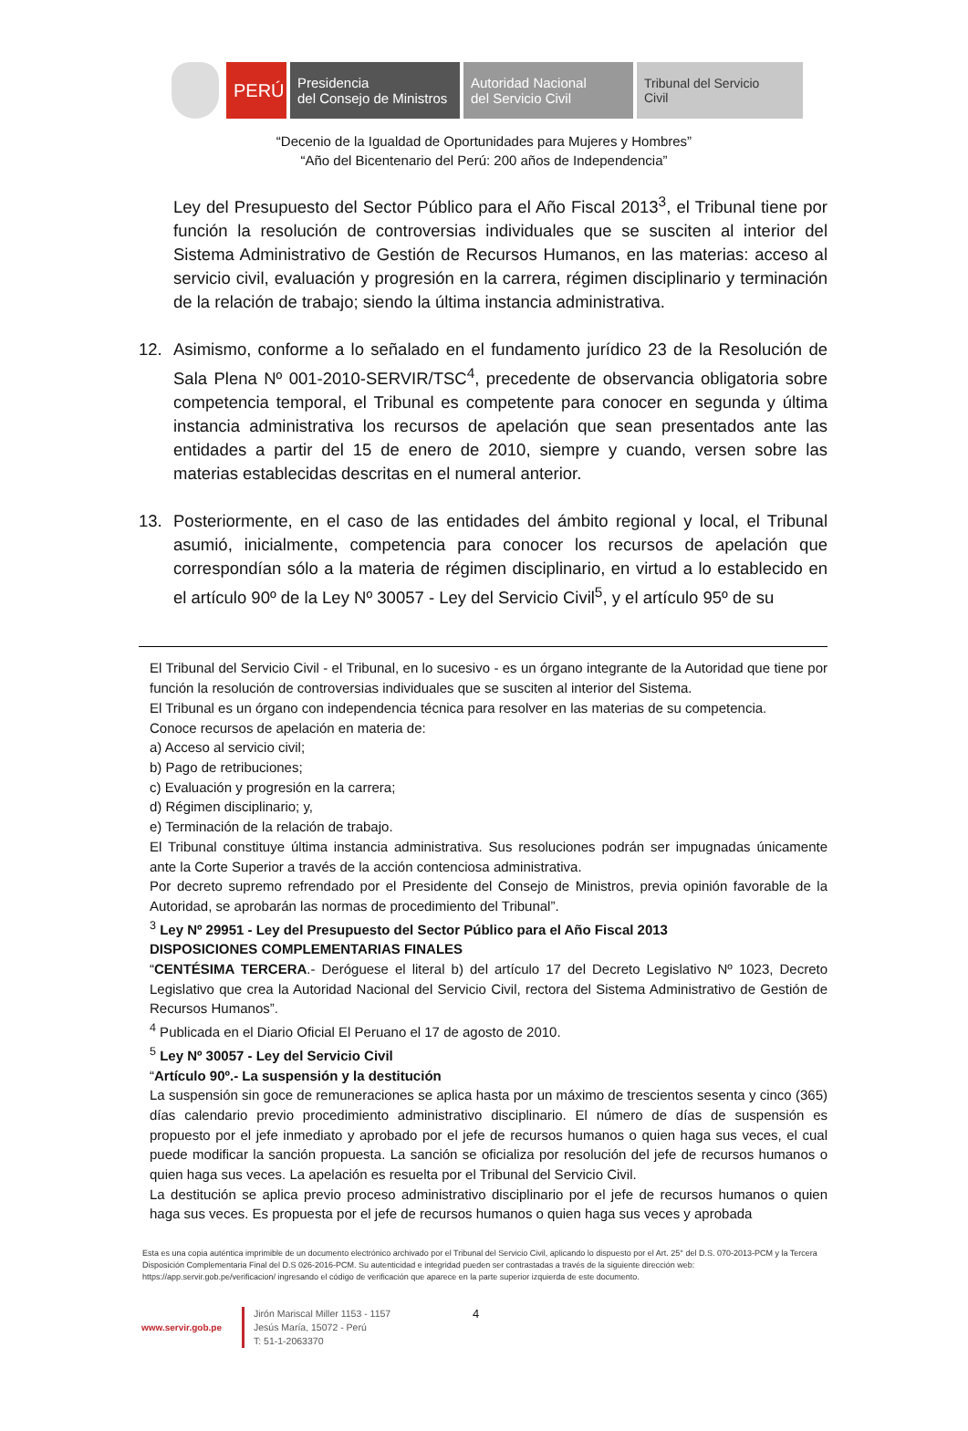PERÚ
Presidencia
del Consejo de Ministros
Autoridad Nacional
del Servicio Civil
Tribunal del Servicio
Civil
“Decenio de la Igualdad de Oportunidades para Mujeres y Hombres”
“Año del Bicentenario del Perú: 200 años de Independencia”
Ley del Presupuesto del Sector Público para el Año Fiscal 2013<sup>3</sup>, el Tribunal tiene por función la resolución de controversias individuales que se susciten al interior del Sistema Administrativo de Gestión de Recursos Humanos, en las materias: acceso al servicio civil, evaluación y progresión en la carrera, régimen disciplinario y terminación de la relación de trabajo; siendo la última instancia administrativa.
12. Asimismo, conforme a lo señalado en el fundamento jurídico 23 de la Resolución de Sala Plena Nº 001-2010-SERVIR/TSC<sup>4</sup>, precedente de observancia obligatoria sobre competencia temporal, el Tribunal es competente para conocer en segunda y última instancia administrativa los recursos de apelación que sean presentados ante las entidades a partir del 15 de enero de 2010, siempre y cuando, versen sobre las materias establecidas descritas en el numeral anterior.
13. Posteriormente, en el caso de las entidades del ámbito regional y local, el Tribunal asumió, inicialmente, competencia para conocer los recursos de apelación que correspondían sólo a la materia de régimen disciplinario, en virtud a lo establecido en el artículo 90º de la Ley Nº 30057 - Ley del Servicio Civil<sup>5</sup>, y el artículo 95º de su
El Tribunal del Servicio Civil - el Tribunal, en lo sucesivo - es un órgano integrante de la Autoridad que tiene por función la resolución de controversias individuales que se susciten al interior del Sistema.
El Tribunal es un órgano con independencia técnica para resolver en las materias de su competencia.
Conoce recursos de apelación en materia de:
a) Acceso al servicio civil;
b) Pago de retribuciones;
c) Evaluación y progresión en la carrera;
d) Régimen disciplinario; y,
e) Terminación de la relación de trabajo.
El Tribunal constituye última instancia administrativa. Sus resoluciones podrán ser impugnadas únicamente ante la Corte Superior a través de la acción contenciosa administrativa.
Por decreto supremo refrendado por el Presidente del Consejo de Ministros, previa opinión favorable de la Autoridad, se aprobarán las normas de procedimiento del Tribunal”.
<sup>3</sup> Ley Nº 29951 - Ley del Presupuesto del Sector Público para el Año Fiscal 2013
DISPOSICIONES COMPLEMENTARIAS FINALES
“CENTÉSIMA TERCERA.- Deróguese el literal b) del artículo 17 del Decreto Legislativo Nº 1023, Decreto Legislativo que crea la Autoridad Nacional del Servicio Civil, rectora del Sistema Administrativo de Gestión de Recursos Humanos”.
<sup>4</sup> Publicada en el Diario Oficial El Peruano el 17 de agosto de 2010.
<sup>5</sup> Ley Nº 30057 - Ley del Servicio Civil
“Artículo 90º.- La suspensión y la destitución
La suspensión sin goce de remuneraciones se aplica hasta por un máximo de trescientos sesenta y cinco (365) días calendario previo procedimiento administrativo disciplinario. El número de días de suspensión es propuesto por el jefe inmediato y aprobado por el jefe de recursos humanos o quien haga sus veces, el cual puede modificar la sanción propuesta. La sanción se oficializa por resolución del jefe de recursos humanos o quien haga sus veces. La apelación es resuelta por el Tribunal del Servicio Civil.
La destitución se aplica previo proceso administrativo disciplinario por el jefe de recursos humanos o quien haga sus veces. Es propuesta por el jefe de recursos humanos o quien haga sus veces y aprobada
Esta es una copia auténtica imprimible de un documento electrónico archivado por el Tribunal del Servicio Civil, aplicando lo dispuesto por el Art. 25° del D.S. 070-2013-PCM y la Tercera Disposición Complementaria Final del D.S 026-2016-PCM. Su autenticidad e integridad pueden ser contrastadas a través de la siguiente dirección web: https://app.servir.gob.pe/verificacion/ ingresando el código de verificación que aparece en la parte superior izquierda de este documento.
www.servir.gob.pe
Jirón Mariscal Miller 1153 - 1157
Jesús María, 15072 - Perú
T: 51-1-2063370
4